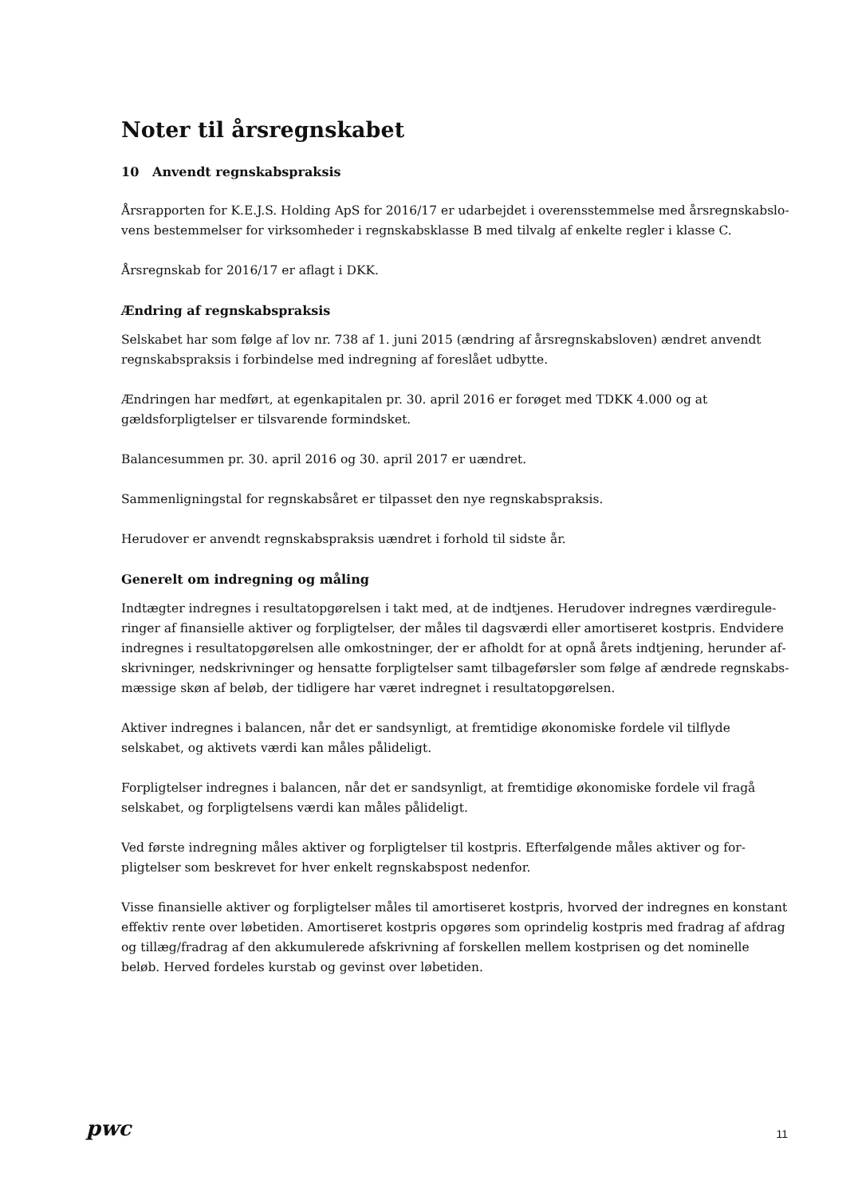Noter til årsregnskabet
10 Anvendt regnskabspraksis
Årsrapporten for K.E.J.S. Holding ApS for 2016/17 er udarbejdet i overensstemmelse med årsregnskabslo­vens bestemmelser for virksomheder i regnskabsklasse B med tilvalg af enkelte regler i klasse C.
Årsregnskab for 2016/17 er aflagt i DKK.
Ændring af regnskabspraksis
Selskabet har som følge af lov nr. 738 af 1. juni 2015 (ændring af årsregnskabsloven) ændret anvendt regnskabspraksis i forbindelse med indregning af foreslået udbytte.
Ændringen har medført, at egenkapitalen pr. 30. april 2016 er forøget med TDKK 4.000 og at gældsforpligtelser er tilsvarende formindsket.
Balancesummen pr. 30. april 2016 og 30. april 2017 er uændret.
Sammenligningstal for regnskabsåret er tilpasset den nye regnskabspraksis.
Herudover er anvendt regnskabspraksis uændret i forhold til sidste år.
Generelt om indregning og måling
Indtægter indregnes i resultatopgørelsen i takt med, at de indtjenes. Herudover indregnes værdiregule­ringer af finansielle aktiver og forpligtelser, der måles til dagsværdi eller amortiseret kostpris. Endvidere indregnes i resultatopgørelsen alle omkostninger, der er afholdt for at opnå årets indtjening, herunder af­skrivninger, nedskrivninger og hensatte forpligtelser samt tilbageførsler som følge af ændrede regnskabs­mæssige skøn af beløb, der tidligere har været indregnet i resultatopgørelsen.
Aktiver indregnes i balancen, når det er sandsynligt, at fremtidige økonomiske fordele vil tilflyde selskabet, og aktivets værdi kan måles pålideligt.
Forpligtelser indregnes i balancen, når det er sandsynligt, at fremtidige økonomiske fordele vil fragå selskabet, og forpligtelsens værdi kan måles pålideligt.
Ved første indregning måles aktiver og forpligtelser til kostpris. Efterfølgende måles aktiver og for­pligtelser som beskrevet for hver enkelt regnskabspost nedenfor.
Visse finansielle aktiver og forpligtelser måles til amortiseret kostpris, hvorved der indregnes en konstant effektiv rente over løbetiden. Amortiseret kostpris opgøres som oprindelig kostpris med fradrag af afdrag og tillæg/fradrag af den akkumulerede afskrivning af forskellen mellem kostprisen og det nominelle beløb. Herved fordeles kurstab og gevinst over løbetiden.
pwc
11